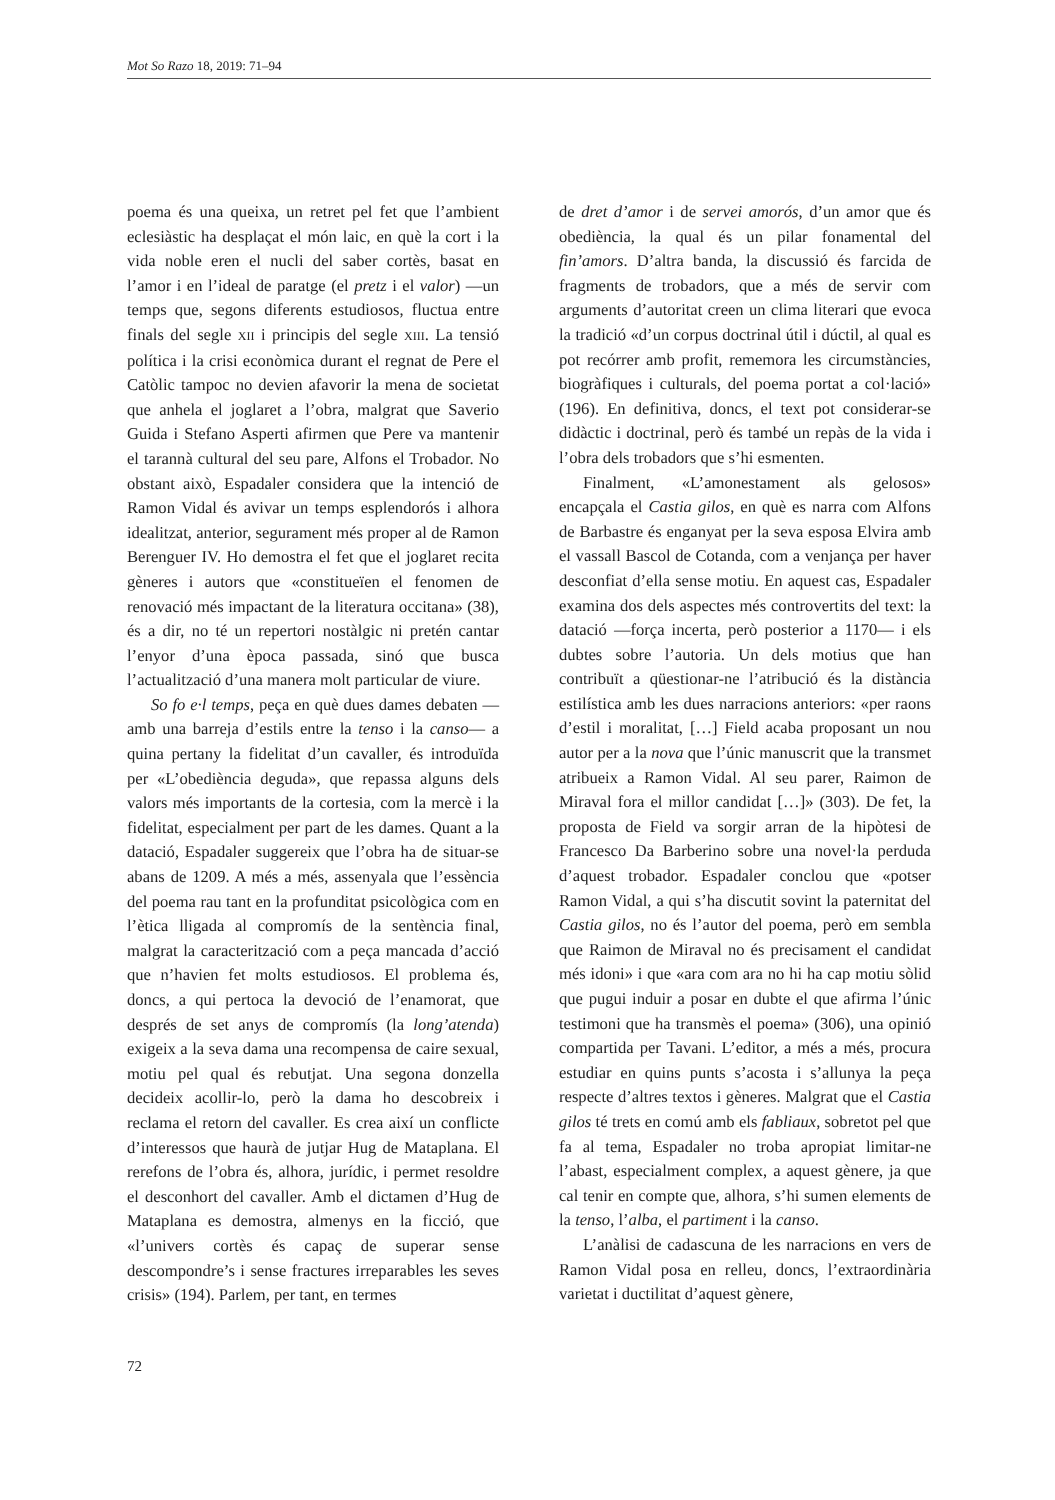Mot So Razo 18, 2019: 71–94
poema és una queixa, un retret pel fet que l’ambient eclesiàstic ha desplaçat el món laic, en què la cort i la vida noble eren el nucli del saber cortès, basat en l’amor i en l’ideal de paratge (el pretz i el valor) —un temps que, segons diferents estudiosos, fluctua entre finals del segle XII i principis del segle XIII. La tensió política i la crisi econòmica durant el regnat de Pere el Catòlic tampoc no devien afavorir la mena de societat que anhela el joglaret a l’obra, malgrat que Saverio Guida i Stefano Asperti afirmen que Pere va mantenir el tarannà cultural del seu pare, Alfons el Trobador. No obstant això, Espadaler considera que la intenció de Ramon Vidal és avivar un temps esplendorós i alhora idealitzat, anterior, segurament més proper al de Ramon Berenguer IV. Ho demostra el fet que el joglaret recita gèneres i autors que «constitueïen el fenomen de renovació més impactant de la literatura occitana» (38), és a dir, no té un repertori nostàlgic ni pretén cantar l’enyor d’una època passada, sinó que busca l’actualització d’una manera molt particular de viure.
So fo e·l temps, peça en què dues dames debaten —amb una barreja d’estils entre la tenso i la canso— a quina pertany la fidelitat d’un cavaller, és introduïda per «L’obediència deguda», que repassa alguns dels valors més importants de la cortesia, com la mercè i la fidelitat, especialment per part de les dames. Quant a la datació, Espadaler suggereix que l’obra ha de situar-se abans de 1209. A més a més, assenyala que l’essència del poema rau tant en la profunditat psicològica com en l’ètica lligada al compromís de la sentència final, malgrat la caracterització com a peça mancada d’acció que n’havien fet molts estudiosos. El problema és, doncs, a qui pertoca la devoció de l’enamorat, que després de set anys de compromís (la long’atenda) exigeix a la seva dama una recompensa de caire sexual, motiu pel qual és rebutjat. Una segona donzella decideix acollir-lo, però la dama ho descobreix i reclama el retorn del cavaller. Es crea així un conflicte d’interessos que haurà de jutjar Hug de Mataplana. El rerefons de l’obra és, alhora, jurídic, i permet resoldre el desconhort del cavaller. Amb el dictamen d’Hug de Mataplana es demostra, almenys en la ficció, que «l’univers cortès és capaç de superar sense descompondre’s i sense fractures irreparables les seves crisis» (194). Parlem, per tant, en termes
de dret d’amor i de servei amorós, d’un amor que és obediència, la qual és un pilar fonamental del fin’amors. D’altra banda, la discussió és farcida de fragments de trobadors, que a més de servir com arguments d’autoritat creen un clima literari que evoca la tradició «d’un corpus doctrinal útil i dúctil, al qual es pot recórrer amb profit, rememora les circumstàncies, biogràfiques i culturals, del poema portat a col·lació» (196). En definitiva, doncs, el text pot considerar-se didàctic i doctrinal, però és també un repàs de la vida i l’obra dels trobadors que s’hi esmenten.
Finalment, «L’amonestament als gelosos» encapçala el Castia gilos, en què es narra com Alfons de Barbastre és enganyat per la seva esposa Elvira amb el vassall Bascol de Cotanda, com a venjança per haver desconfiat d’ella sense motiu. En aquest cas, Espadaler examina dos dels aspectes més controvertits del text: la datació —força incerta, però posterior a 1170— i els dubtes sobre l’autoria. Un dels motius que han contribuït a qüestionar-ne l’atribució és la distància estilística amb les dues narracions anteriors: «per raons d’estil i moralitat, […] Field acaba proposant un nou autor per a la nova que l’únic manuscrit que la transmet atribueix a Ramon Vidal. Al seu parer, Raimon de Miraval fora el millor candidat […]» (303). De fet, la proposta de Field va sorgir arran de la hipòtesi de Francesco Da Barberino sobre una novel·la perduda d’aquest trobador. Espadaler conclou que «potser Ramon Vidal, a qui s’ha discutit sovint la paternitat del Castia gilos, no és l’autor del poema, però em sembla que Raimon de Miraval no és precisament el candidat més idoni» i que «ara com ara no hi ha cap motiu sòlid que pugui induir a posar en dubte el que afirma l’únic testimoni que ha transmès el poema» (306), una opinió compartida per Tavani. L’editor, a més a més, procura estudiar en quins punts s’acosta i s’allunya la peça respecte d’altres textos i gèneres. Malgrat que el Castia gilos té trets en comú amb els fabliaux, sobretot pel que fa al tema, Espadaler no troba apropiat limitar-ne l’abast, especialment complex, a aquest gènere, ja que cal tenir en compte que, alhora, s’hi sumen elements de la tenso, l’alba, el partiment i la canso.
L’anàlisi de cadascuna de les narracions en vers de Ramon Vidal posa en relleu, doncs, l’extraordinària varietat i ductilitat d’aquest gènere,
72